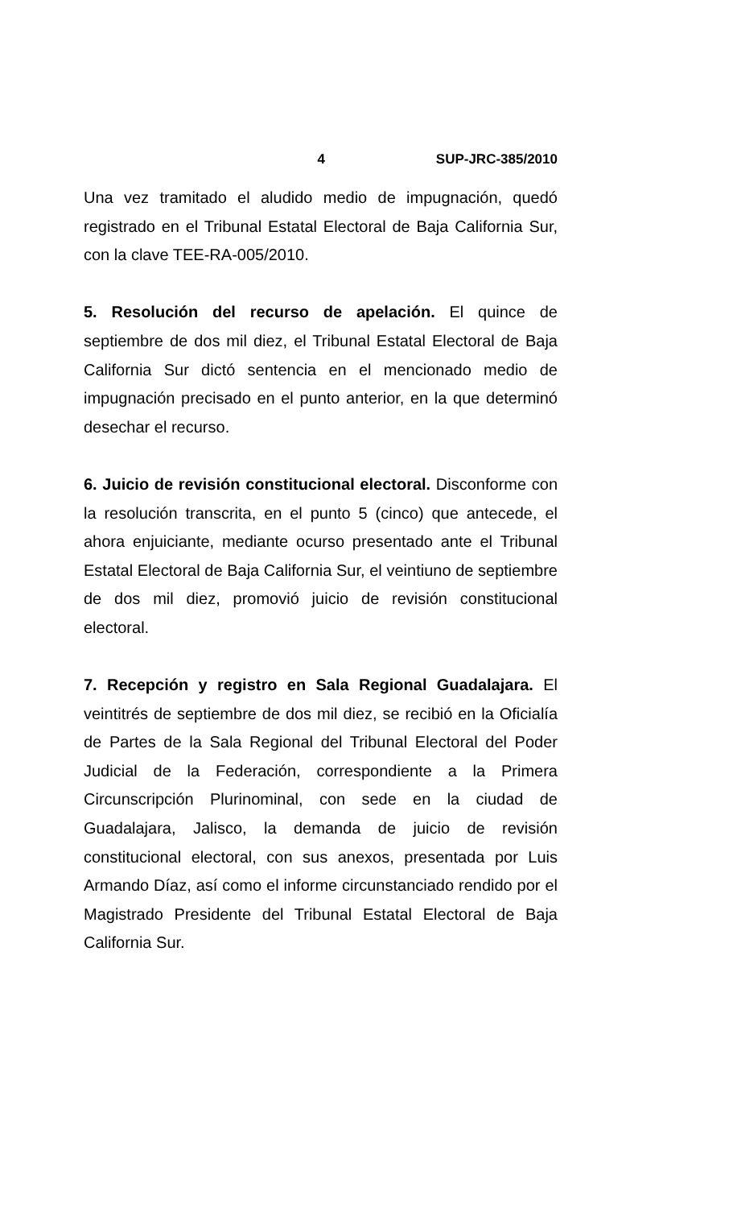4 SUP-JRC-385/2010
Una vez tramitado el aludido medio de impugnación, quedó registrado en el Tribunal Estatal Electoral de Baja California Sur, con la clave TEE-RA-005/2010.
5. Resolución del recurso de apelación. El quince de septiembre de dos mil diez, el Tribunal Estatal Electoral de Baja California Sur dictó sentencia en el mencionado medio de impugnación precisado en el punto anterior, en la que determinó desechar el recurso.
6. Juicio de revisión constitucional electoral. Disconforme con la resolución transcrita, en el punto 5 (cinco) que antecede, el ahora enjuiciante, mediante ocurso presentado ante el Tribunal Estatal Electoral de Baja California Sur, el veintiuno de septiembre de dos mil diez, promovió juicio de revisión constitucional electoral.
7. Recepción y registro en Sala Regional Guadalajara. El veintitrés de septiembre de dos mil diez, se recibió en la Oficialía de Partes de la Sala Regional del Tribunal Electoral del Poder Judicial de la Federación, correspondiente a la Primera Circunscripción Plurinominal, con sede en la ciudad de Guadalajara, Jalisco, la demanda de juicio de revisión constitucional electoral, con sus anexos, presentada por Luis Armando Díaz, así como el informe circunstanciado rendido por el Magistrado Presidente del Tribunal Estatal Electoral de Baja California Sur.